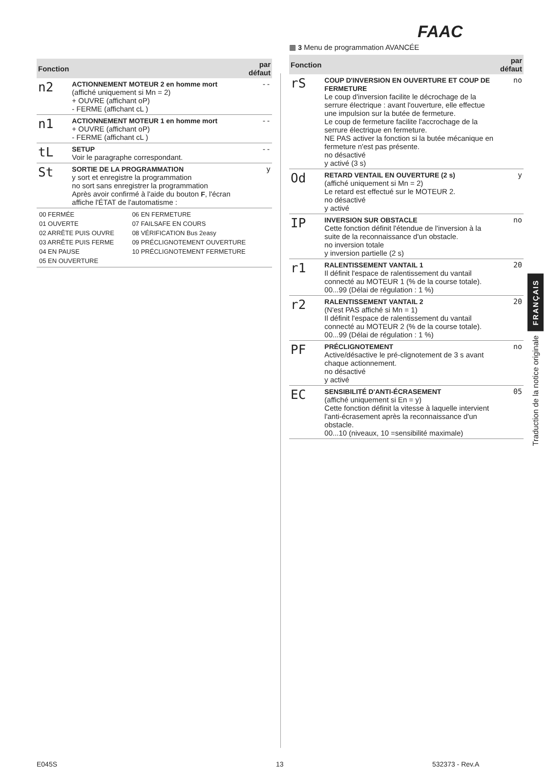FAAC
| Fonction | | par défaut |
| --- | --- | --- |
| n2 | ACTIONNEMENT MOTEUR 2 en homme mort (affiché uniquement si Mn = 2) + OUVRE (affichant oP) - FERME (affichant cL ) | -- |
| n1 | ACTIONNEMENT MOTEUR 1 en homme mort + OUVRE (affichant oP) - FERME (affichant cL ) | -- |
| tL | SETUP Voir le paragraphe correspondant. | -- |
| St | SORTIE DE LA PROGRAMMATION y sort et enregistre la programmation no sort sans enregistrer la programmation Après avoir confirmé à l'aide du bouton F , l'écran affiche l'ÉTAT de l'automatisme : | y |
| / 00 FERMÉE / 06 EN FERMETURE / / 01 OUVERTE / 07 FAILSAFE EN COURS / / 02 ARRÊTE PUIS OUVRE / 08 VÉRIFICATION Bus 2easy / / 03 ARRÊTE PUIS FERME / 09 PRÉCLIGNOTEMENT OUVERTURE / / 04 EN PAUSE / 10 PRÉCLIGNOTEMENT FERMETURE / / 05 EN OUVERTURE / / | | |
▦ 3 Menu de programmation AVANCÉE
| Fonction | | par défaut |
| --- | --- | --- |
| rS | COUP D'INVERSION EN OUVERTURE ET COUP DE FERMETURE Le coup d'inversion facilite le décrochage de la serrure électrique : avant l'ouverture, elle effectue une impulsion sur la butée de fermeture. Le coup de fermeture facilite l'accrochage de la serrure électrique en fermeture. NE PAS activer la fonction si la butée mécanique en fermeture n'est pas présente. no désactivé y activé (3 s) | no |
| Od | RETARD VENTAIL EN OUVERTURE (2 s) (affiché uniquement si Mn = 2) Le retard est effectué sur le MOTEUR 2. no désactivé y activé | y |
| IP | INVERSION SUR OBSTACLE Cette fonction définit l'étendue de l'inversion à la suite de la reconnaissance d'un obstacle. no inversion totale y inversion partielle (2 s) | no |
| r1 | RALENTISSEMENT VANTAIL 1 Il définit l'espace de ralentissement du vantail connecté au MOTEUR 1 (% de la course totale). 00...99 (Délai de régulation : 1 %) | 20 |
| r2 | RALENTISSEMENT VANTAIL 2 (N'est PAS affiché si Mn = 1) Il définit l'espace de ralentissement du vantail connecté au MOTEUR 2 (% de la course totale). 00...99 (Délai de régulation : 1 %) | 20 |
| PF | PRÉCLIGNOTEMENT Active/désactive le pré-clignotement de 3 s avant chaque actionnement. no désactivé y activé | no |
| EC | SENSIBILITÉ D'ANTI-ÉCRASEMENT (affiché uniquement si En = y) Cette fonction définit la vitesse à laquelle intervient l'anti-écrasement après la reconnaissance d'un obstacle. 00...10 (niveaux, 10 =sensibilité maximale) | 05 |
FRANÇAIS
Traduction de la notice originale
E045S 13 532373 - Rev.A